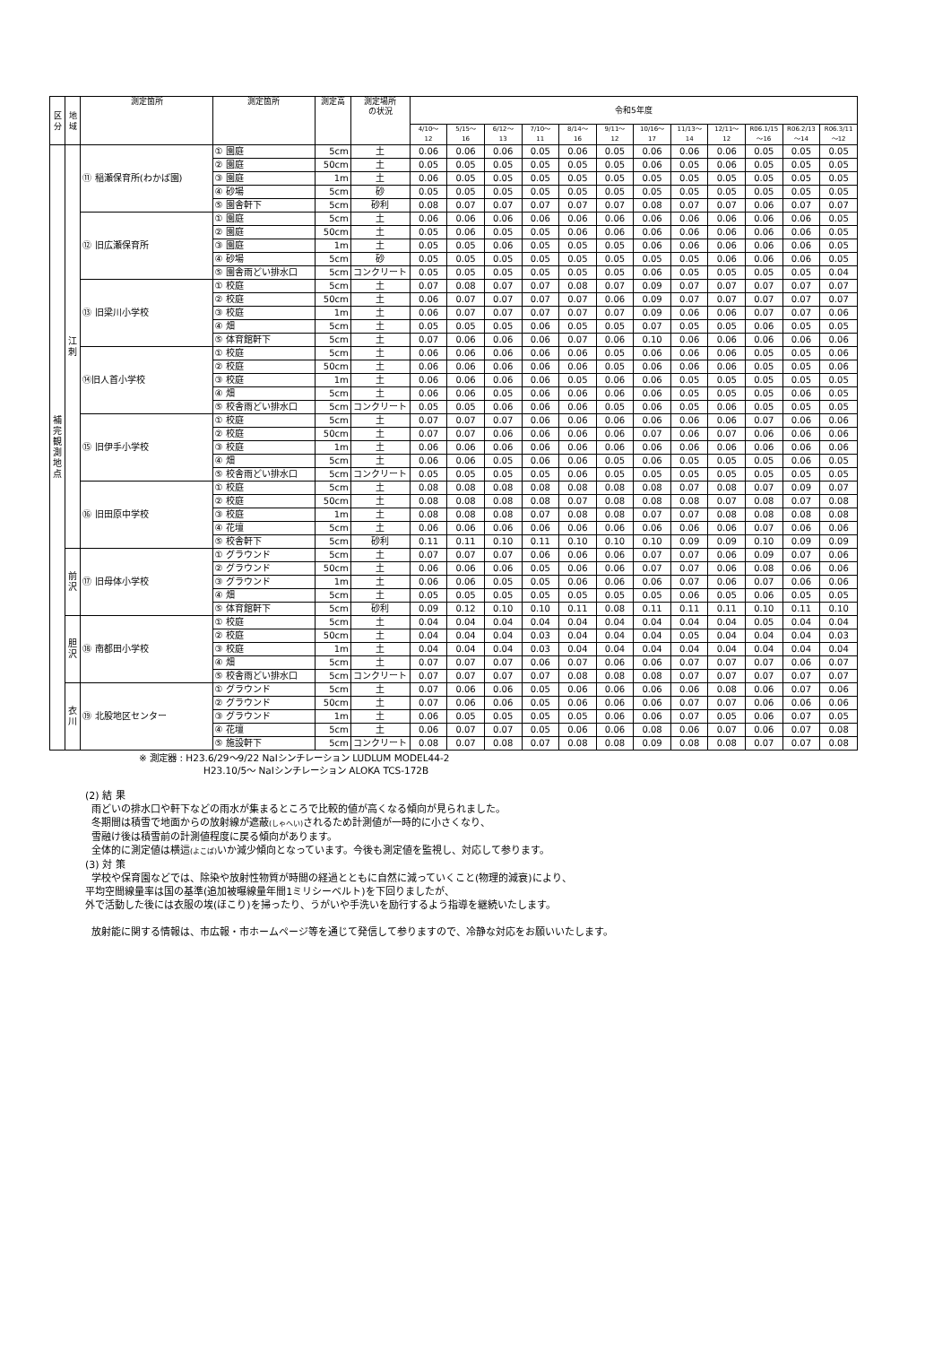| 区分 | 地域 | 測定箇所 | 測定箇所 | 測定高 | 測定場所 の状況 | 令和5年度 | | | | | | | | | | | |
| --- | --- | --- | --- | --- | --- | --- | --- | --- | --- | --- | --- | --- | --- | --- | --- | --- | --- |
| | | | | | | 4/10～ 12 | 5/15～ 16 | 6/12～ 13 | 7/10～ 11 | 8/14～ 16 | 9/11～ 12 | 10/16～ 17 | 11/13～ 14 | 12/11～ 12 | R06.1/15 ～16 | R06.2/13 ～14 | R06.3/11 ～12 |
| 補完観測地点 | 江刺 | ⑪ 稲瀬保育所(わかば園) | ① 園庭 | 5cm | 土 | 0.06 | 0.06 | 0.06 | 0.05 | 0.06 | 0.05 | 0.06 | 0.06 | 0.06 | 0.05 | 0.05 | 0.05 |
| | | | ② 園庭 | 50cm | 土 | 0.05 | 0.05 | 0.05 | 0.05 | 0.05 | 0.05 | 0.06 | 0.05 | 0.06 | 0.05 | 0.05 | 0.05 |
| | | | ③ 園庭 | 1m | 土 | 0.06 | 0.05 | 0.05 | 0.05 | 0.05 | 0.05 | 0.05 | 0.05 | 0.05 | 0.05 | 0.05 | 0.05 |
| | | | ④ 砂場 | 5cm | 砂 | 0.05 | 0.05 | 0.05 | 0.05 | 0.05 | 0.05 | 0.05 | 0.05 | 0.05 | 0.05 | 0.05 | 0.05 |
| | | | ⑤ 園舎軒下 | 5cm | 砂利 | 0.08 | 0.07 | 0.07 | 0.07 | 0.07 | 0.07 | 0.08 | 0.07 | 0.07 | 0.06 | 0.07 | 0.07 |
| | | ⑫ 旧広瀬保育所 | ① 園庭 | 5cm | 土 | 0.06 | 0.06 | 0.06 | 0.06 | 0.06 | 0.06 | 0.06 | 0.06 | 0.06 | 0.06 | 0.06 | 0.05 |
| | | | ② 園庭 | 50cm | 土 | 0.05 | 0.06 | 0.05 | 0.05 | 0.06 | 0.06 | 0.06 | 0.06 | 0.06 | 0.06 | 0.06 | 0.05 |
| | | | ③ 園庭 | 1m | 土 | 0.05 | 0.05 | 0.06 | 0.05 | 0.05 | 0.05 | 0.06 | 0.06 | 0.06 | 0.06 | 0.06 | 0.05 |
| | | | ④ 砂場 | 5cm | 砂 | 0.05 | 0.05 | 0.05 | 0.05 | 0.05 | 0.05 | 0.05 | 0.05 | 0.06 | 0.06 | 0.06 | 0.05 |
| | | | ⑤ 園舎雨どい排水口 | 5cm | コンクリート | 0.05 | 0.05 | 0.05 | 0.05 | 0.05 | 0.05 | 0.06 | 0.05 | 0.05 | 0.05 | 0.05 | 0.04 |
| | | ⑬ 旧梁川小学校 | ① 校庭 | 5cm | 土 | 0.07 | 0.08 | 0.07 | 0.07 | 0.08 | 0.07 | 0.09 | 0.07 | 0.07 | 0.07 | 0.07 | 0.07 |
| | | | ② 校庭 | 50cm | 土 | 0.06 | 0.07 | 0.07 | 0.07 | 0.07 | 0.06 | 0.09 | 0.07 | 0.07 | 0.07 | 0.07 | 0.07 |
| | | | ③ 校庭 | 1m | 土 | 0.06 | 0.07 | 0.07 | 0.07 | 0.07 | 0.07 | 0.09 | 0.06 | 0.06 | 0.07 | 0.07 | 0.06 |
| | | | ④ 畑 | 5cm | 土 | 0.05 | 0.05 | 0.05 | 0.06 | 0.05 | 0.05 | 0.07 | 0.05 | 0.05 | 0.06 | 0.05 | 0.05 |
| | | | ⑤ 体育館軒下 | 5cm | 土 | 0.07 | 0.06 | 0.06 | 0.06 | 0.07 | 0.06 | 0.10 | 0.06 | 0.06 | 0.06 | 0.06 | 0.06 |
| | | ⑭旧人首小学校 | ① 校庭 | 5cm | 土 | 0.06 | 0.06 | 0.06 | 0.06 | 0.06 | 0.05 | 0.06 | 0.06 | 0.06 | 0.05 | 0.05 | 0.06 |
| | | | ② 校庭 | 50cm | 土 | 0.06 | 0.06 | 0.06 | 0.06 | 0.06 | 0.05 | 0.06 | 0.06 | 0.06 | 0.05 | 0.05 | 0.06 |
| | | | ③ 校庭 | 1m | 土 | 0.06 | 0.06 | 0.06 | 0.06 | 0.05 | 0.06 | 0.06 | 0.05 | 0.05 | 0.05 | 0.05 | 0.05 |
| | | | ④ 畑 | 5cm | 土 | 0.06 | 0.06 | 0.05 | 0.06 | 0.06 | 0.06 | 0.06 | 0.05 | 0.05 | 0.05 | 0.06 | 0.05 |
| | | | ⑤ 校舎雨どい排水口 | 5cm | コンクリート | 0.05 | 0.05 | 0.06 | 0.06 | 0.06 | 0.05 | 0.06 | 0.05 | 0.06 | 0.05 | 0.05 | 0.05 |
| | | ⑮ 旧伊手小学校 | ① 校庭 | 5cm | 土 | 0.07 | 0.07 | 0.07 | 0.06 | 0.06 | 0.06 | 0.06 | 0.06 | 0.06 | 0.07 | 0.06 | 0.06 |
| | | | ② 校庭 | 50cm | 土 | 0.07 | 0.07 | 0.06 | 0.06 | 0.06 | 0.06 | 0.07 | 0.06 | 0.07 | 0.06 | 0.06 | 0.06 |
| | | | ③ 校庭 | 1m | 土 | 0.06 | 0.06 | 0.06 | 0.06 | 0.06 | 0.06 | 0.06 | 0.06 | 0.06 | 0.06 | 0.06 | 0.06 |
| | | | ④ 畑 | 5cm | 土 | 0.06 | 0.06 | 0.05 | 0.06 | 0.06 | 0.05 | 0.06 | 0.05 | 0.05 | 0.05 | 0.06 | 0.05 |
| | | | ⑤ 校舎雨どい排水口 | 5cm | コンクリート | 0.05 | 0.05 | 0.05 | 0.05 | 0.06 | 0.05 | 0.05 | 0.05 | 0.05 | 0.05 | 0.05 | 0.05 |
| | | ⑯ 旧田原中学校 | ① 校庭 | 5cm | 土 | 0.08 | 0.08 | 0.08 | 0.08 | 0.08 | 0.08 | 0.08 | 0.07 | 0.08 | 0.07 | 0.09 | 0.07 |
| | | | ② 校庭 | 50cm | 土 | 0.08 | 0.08 | 0.08 | 0.08 | 0.07 | 0.08 | 0.08 | 0.08 | 0.07 | 0.08 | 0.07 | 0.08 |
| | | | ③ 校庭 | 1m | 土 | 0.08 | 0.08 | 0.08 | 0.07 | 0.08 | 0.08 | 0.07 | 0.07 | 0.08 | 0.08 | 0.08 | 0.08 |
| | | | ④ 花壇 | 5cm | 土 | 0.06 | 0.06 | 0.06 | 0.06 | 0.06 | 0.06 | 0.06 | 0.06 | 0.06 | 0.07 | 0.06 | 0.06 |
| | | | ⑤ 校舎軒下 | 5cm | 砂利 | 0.11 | 0.11 | 0.10 | 0.11 | 0.10 | 0.10 | 0.10 | 0.09 | 0.09 | 0.10 | 0.09 | 0.09 |
| | 前沢 | ⑰ 旧母体小学校 | ① グラウンド | 5cm | 土 | 0.07 | 0.07 | 0.07 | 0.06 | 0.06 | 0.06 | 0.07 | 0.07 | 0.06 | 0.09 | 0.07 | 0.06 |
| | | | ② グラウンド | 50cm | 土 | 0.06 | 0.06 | 0.06 | 0.05 | 0.06 | 0.06 | 0.07 | 0.07 | 0.06 | 0.08 | 0.06 | 0.06 |
| | | | ③ グラウンド | 1m | 土 | 0.06 | 0.06 | 0.05 | 0.05 | 0.06 | 0.06 | 0.06 | 0.07 | 0.06 | 0.07 | 0.06 | 0.06 |
| | | | ④ 畑 | 5cm | 土 | 0.05 | 0.05 | 0.05 | 0.05 | 0.05 | 0.05 | 0.05 | 0.06 | 0.05 | 0.06 | 0.05 | 0.05 |
| | | | ⑤ 体育館軒下 | 5cm | 砂利 | 0.09 | 0.12 | 0.10 | 0.10 | 0.11 | 0.08 | 0.11 | 0.11 | 0.11 | 0.10 | 0.11 | 0.10 |
| | 胆沢 | ⑱ 南都田小学校 | ① 校庭 | 5cm | 土 | 0.04 | 0.04 | 0.04 | 0.04 | 0.04 | 0.04 | 0.04 | 0.04 | 0.04 | 0.05 | 0.04 | 0.04 |
| | | | ② 校庭 | 50cm | 土 | 0.04 | 0.04 | 0.04 | 0.03 | 0.04 | 0.04 | 0.04 | 0.05 | 0.04 | 0.04 | 0.04 | 0.03 |
| | | | ③ 校庭 | 1m | 土 | 0.04 | 0.04 | 0.04 | 0.03 | 0.04 | 0.04 | 0.04 | 0.04 | 0.04 | 0.04 | 0.04 | 0.04 |
| | | | ④ 畑 | 5cm | 土 | 0.07 | 0.07 | 0.07 | 0.06 | 0.07 | 0.06 | 0.06 | 0.07 | 0.07 | 0.07 | 0.06 | 0.07 |
| | | | ⑤ 校舎雨どい排水口 | 5cm | コンクリート | 0.07 | 0.07 | 0.07 | 0.07 | 0.08 | 0.08 | 0.08 | 0.07 | 0.07 | 0.07 | 0.07 | 0.07 |
| | 衣川 | ⑲ 北股地区センター | ① グラウンド | 5cm | 土 | 0.07 | 0.06 | 0.06 | 0.05 | 0.06 | 0.06 | 0.06 | 0.06 | 0.08 | 0.06 | 0.07 | 0.06 |
| | | | ② グラウンド | 50cm | 土 | 0.07 | 0.06 | 0.06 | 0.05 | 0.06 | 0.06 | 0.06 | 0.07 | 0.07 | 0.06 | 0.06 | 0.06 |
| | | | ③ グラウンド | 1m | 土 | 0.06 | 0.05 | 0.05 | 0.05 | 0.05 | 0.06 | 0.06 | 0.07 | 0.05 | 0.06 | 0.07 | 0.05 |
| | | | ④ 花壇 | 5cm | 土 | 0.06 | 0.07 | 0.07 | 0.05 | 0.06 | 0.06 | 0.08 | 0.06 | 0.07 | 0.06 | 0.07 | 0.08 |
| | | | ⑤ 施設軒下 | 5cm | コンクリート | 0.08 | 0.07 | 0.08 | 0.07 | 0.08 | 0.08 | 0.09 | 0.08 | 0.08 | 0.07 | 0.07 | 0.08 |
※ 測定器 : H23.6/29～9/22 NaIシンチレーション LUDLUM MODEL44-2
H23.10/5～ NaIシンチレーション ALOKA TCS-172B
(2) 結 果
雨どいの排水口や軒下などの雨水が集まるところで比較的値が高くなる傾向が見られました。
冬期間は積雪で地面からの放射線が遮蔽(しゃへい) されるため計測値が一時的に小さくなり、
雪融け後は積雪前の計測値程度に戻る傾向があります。
全体的に測定値は横這(よこば) いか減少傾向となっています。今後も測定値を監視し、対応して参ります。
(3) 対 策
学校や保育園などでは、除染や放射性物質が時間の経過とともに自然に減っていくこと(物理的減衰)により、
平均空間線量率は国の基準(追加被曝線量年間1ミリシーベルト)を下回りましたが、
外で活動した後には衣服の埃(ほこり)を掃ったり、うがいや手洗いを励行するよう指導を継続いたします。
放射能に関する情報は、市広報・市ホームページ等を通じて発信して参りますので、冷静な対応をお願いいたします。